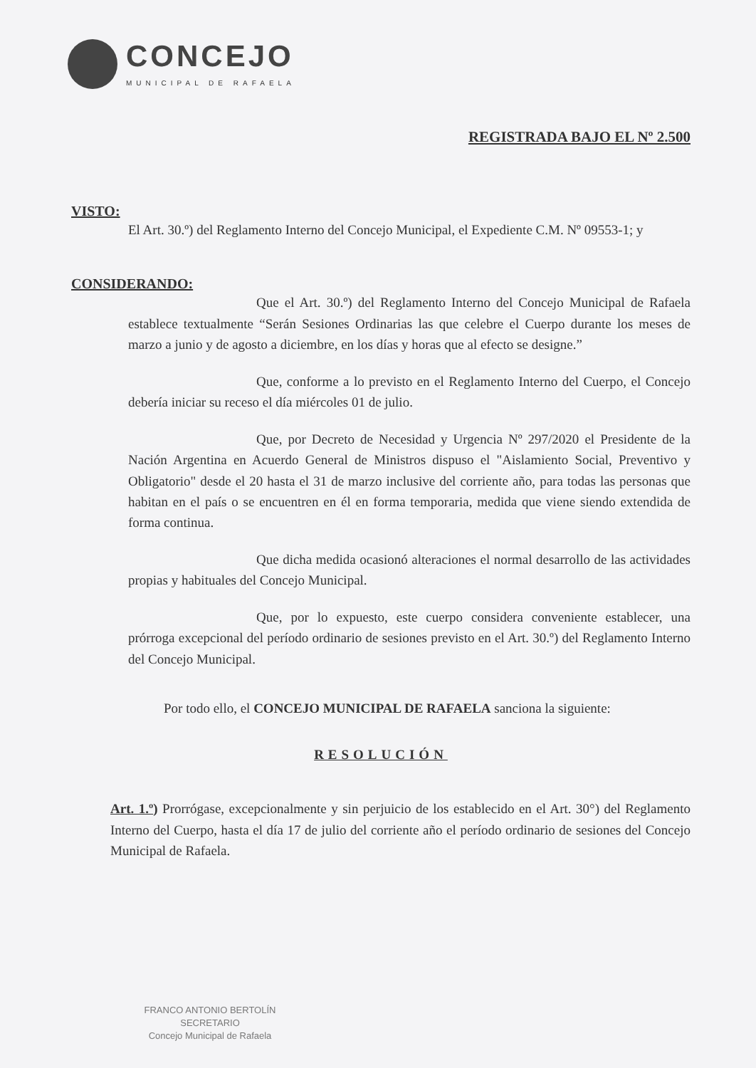CONCEJO
MUNICIPAL DE RAFAELA
REGISTRADA BAJO EL Nº 2.500
VISTO:
El Art. 30.º) del Reglamento Interno del Concejo Municipal, el Expediente C.M. Nº 09553-1; y
CONSIDERANDO:
Que el Art. 30.º) del Reglamento Interno del Concejo Municipal de Rafaela establece textualmente “Serán Sesiones Ordinarias las que celebre el Cuerpo durante los meses de marzo a junio y de agosto a diciembre, en los días y horas que al efecto se designe.”
Que, conforme a lo previsto en el Reglamento Interno del Cuerpo, el Concejo debería iniciar su receso el día miércoles 01 de julio.
Que, por Decreto de Necesidad y Urgencia Nº 297/2020 el Presidente de la Nación Argentina en Acuerdo General de Ministros dispuso el "Aislamiento Social, Preventivo y Obligatorio" desde el 20 hasta el 31 de marzo inclusive del corriente año, para todas las personas que habitan en el país o se encuentren en él en forma temporaria, medida que viene siendo extendida de forma continua.
Que dicha medida ocasionó alteraciones el normal desarrollo de las actividades propias y habituales del Concejo Municipal.
Que, por lo expuesto, este cuerpo considera conveniente establecer, una prórroga excepcional del período ordinario de sesiones previsto en el Art. 30.º) del Reglamento Interno del Concejo Municipal.
Por todo ello, el CONCEJO MUNICIPAL DE RAFAELA sanciona la siguiente:
RESOLUCIÓN
Art. 1.º) Prorrógase, excepcionalmente y sin perjuicio de los establecido en el Art. 30°) del Reglamento Interno del Cuerpo, hasta el día 17 de julio del corriente año el período ordinario de sesiones del Concejo Municipal de Rafaela.
FRANCO ANTONIO BERTOLÍN
SECRETARIO
Concejo Municipal de Rafaela